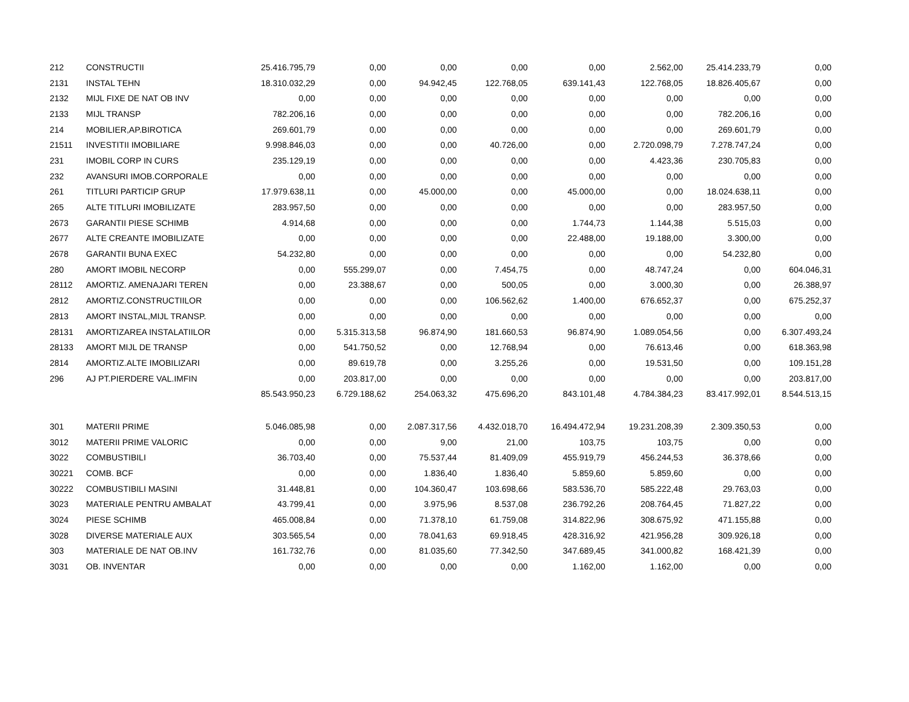| 212 | CONSTRUCTII | 25.416.795,79 | 0,00 | 0,00 | 0,00 | 0,00 | 2.562,00 | 25.414.233,79 | 0,00 |
| 2131 | INSTAL TEHN | 18.310.032,29 | 0,00 | 94.942,45 | 122.768,05 | 639.141,43 | 122.768,05 | 18.826.405,67 | 0,00 |
| 2132 | MIJL FIXE DE NAT OB INV | 0,00 | 0,00 | 0,00 | 0,00 | 0,00 | 0,00 | 0,00 | 0,00 |
| 2133 | MIJL TRANSP | 782.206,16 | 0,00 | 0,00 | 0,00 | 0,00 | 0,00 | 782.206,16 | 0,00 |
| 214 | MOBILIER,AP.BIROTICA | 269.601,79 | 0,00 | 0,00 | 0,00 | 0,00 | 0,00 | 269.601,79 | 0,00 |
| 21511 | INVESTITII IMOBILIARE | 9.998.846,03 | 0,00 | 0,00 | 40.726,00 | 0,00 | 2.720.098,79 | 7.278.747,24 | 0,00 |
| 231 | IMOBIL CORP IN CURS | 235.129,19 | 0,00 | 0,00 | 0,00 | 0,00 | 4.423,36 | 230.705,83 | 0,00 |
| 232 | AVANSURI IMOB.CORPORALE | 0,00 | 0,00 | 0,00 | 0,00 | 0,00 | 0,00 | 0,00 | 0,00 |
| 261 | TITLURI PARTICIP GRUP | 17.979.638,11 | 0,00 | 45.000,00 | 0,00 | 45.000,00 | 0,00 | 18.024.638,11 | 0,00 |
| 265 | ALTE TITLURI IMOBILIZATE | 283.957,50 | 0,00 | 0,00 | 0,00 | 0,00 | 0,00 | 283.957,50 | 0,00 |
| 2673 | GARANTII PIESE SCHIMB | 4.914,68 | 0,00 | 0,00 | 0,00 | 1.744,73 | 1.144,38 | 5.515,03 | 0,00 |
| 2677 | ALTE CREANTE IMOBILIZATE | 0,00 | 0,00 | 0,00 | 0,00 | 22.488,00 | 19.188,00 | 3.300,00 | 0,00 |
| 2678 | GARANTII BUNA EXEC | 54.232,80 | 0,00 | 0,00 | 0,00 | 0,00 | 0,00 | 54.232,80 | 0,00 |
| 280 | AMORT IMOBIL NECORP | 0,00 | 555.299,07 | 0,00 | 7.454,75 | 0,00 | 48.747,24 | 0,00 | 604.046,31 |
| 28112 | AMORTIZ. AMENAJARI TEREN | 0,00 | 23.388,67 | 0,00 | 500,05 | 0,00 | 3.000,30 | 0,00 | 26.388,97 |
| 2812 | AMORTIZ.CONSTRUCTIILOR | 0,00 | 0,00 | 0,00 | 106.562,62 | 1.400,00 | 676.652,37 | 0,00 | 675.252,37 |
| 2813 | AMORT INSTAL,MIJL TRANSP. | 0,00 | 0,00 | 0,00 | 0,00 | 0,00 | 0,00 | 0,00 | 0,00 |
| 28131 | AMORTIZAREA INSTALATIILOR | 0,00 | 5.315.313,58 | 96.874,90 | 181.660,53 | 96.874,90 | 1.089.054,56 | 0,00 | 6.307.493,24 |
| 28133 | AMORT MIJL DE TRANSP | 0,00 | 541.750,52 | 0,00 | 12.768,94 | 0,00 | 76.613,46 | 0,00 | 618.363,98 |
| 2814 | AMORTIZ.ALTE IMOBILIZARI | 0,00 | 89.619,78 | 0,00 | 3.255,26 | 0,00 | 19.531,50 | 0,00 | 109.151,28 |
| 296 | AJ PT.PIERDERE VAL.IMFIN | 0,00 | 203.817,00 | 0,00 | 0,00 | 0,00 | 0,00 | 0,00 | 203.817,00 |
| | | 85.543.950,23 | 6.729.188,62 | 254.063,32 | 475.696,20 | 843.101,48 | 4.784.384,23 | 83.417.992,01 | 8.544.513,15 |
| 301 | MATERII PRIME | 5.046.085,98 | 0,00 | 2.087.317,56 | 4.432.018,70 | 16.494.472,94 | 19.231.208,39 | 2.309.350,53 | 0,00 |
| 3012 | MATERII PRIME VALORIC | 0,00 | 0,00 | 9,00 | 21,00 | 103,75 | 103,75 | 0,00 | 0,00 |
| 3022 | COMBUSTIBILI | 36.703,40 | 0,00 | 75.537,44 | 81.409,09 | 455.919,79 | 456.244,53 | 36.378,66 | 0,00 |
| 30221 | COMB. BCF | 0,00 | 0,00 | 1.836,40 | 1.836,40 | 5.859,60 | 5.859,60 | 0,00 | 0,00 |
| 30222 | COMBUSTIBILI MASINI | 31.448,81 | 0,00 | 104.360,47 | 103.698,66 | 583.536,70 | 585.222,48 | 29.763,03 | 0,00 |
| 3023 | MATERIALE PENTRU AMBALAT | 43.799,41 | 0,00 | 3.975,96 | 8.537,08 | 236.792,26 | 208.764,45 | 71.827,22 | 0,00 |
| 3024 | PIESE SCHIMB | 465.008,84 | 0,00 | 71.378,10 | 61.759,08 | 314.822,96 | 308.675,92 | 471.155,88 | 0,00 |
| 3028 | DIVERSE MATERIALE AUX | 303.565,54 | 0,00 | 78.041,63 | 69.918,45 | 428.316,92 | 421.956,28 | 309.926,18 | 0,00 |
| 303 | MATERIALE DE NAT OB.INV | 161.732,76 | 0,00 | 81.035,60 | 77.342,50 | 347.689,45 | 341.000,82 | 168.421,39 | 0,00 |
| 3031 | OB. INVENTAR | 0,00 | 0,00 | 0,00 | 0,00 | 1.162,00 | 1.162,00 | 0,00 | 0,00 |